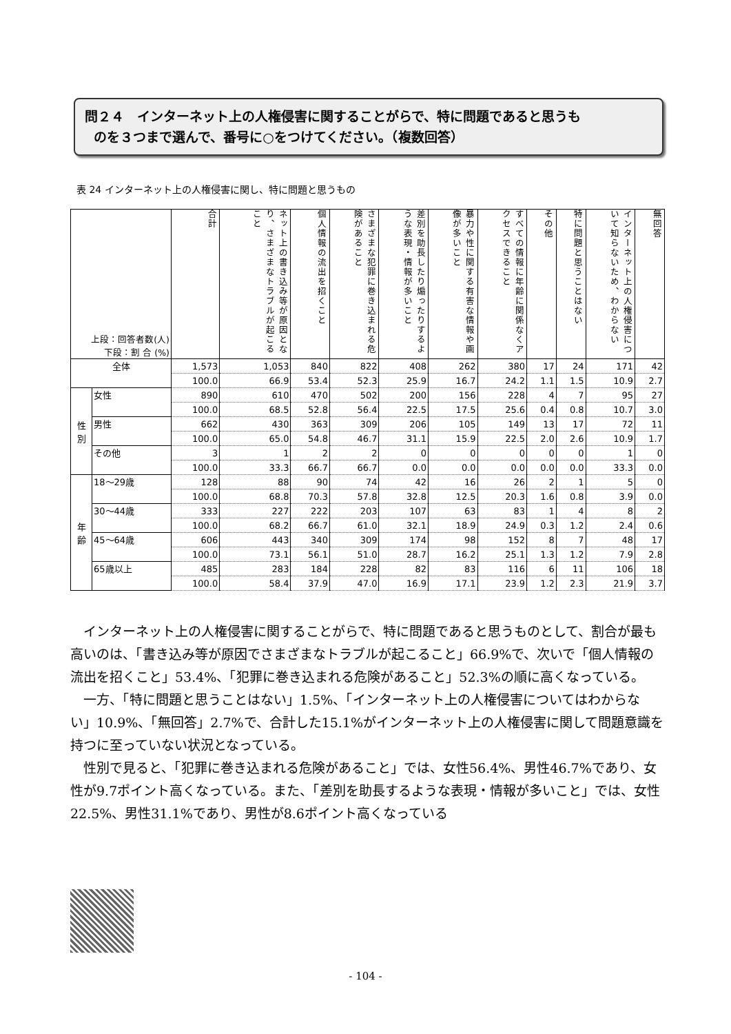問２４　インターネット上の人権侵害に関することがらで、特に問題であると思うも
のを３つまで選んで、番号に○をつけてください。（複数回答）
表 24 インターネット上の人権侵害に関し、特に問題と思うもの
| 上段：回答者数(人) 下段：割 合 (%) | | 合計 | ネット上の書き込み等が原因となり、さまざまなトラブルが起こること | 個人情報の流出を招くこと | さまざまな犯罪に巻き込まれる危険があること | 差別を助長したり煽ったりするような表現・情報が多いこと | 暴力や性に関する有害な情報や画像が多いこと | すべての情報に年齢に関係なくアクセスできること | その他 | 特に問題と思うことはない | インターネット上の人権侵害について知らないため、わからない | 無回答 |
| 全体 | | 1,573 | 1,053 | 840 | 822 | 408 | 262 | 380 | 17 | 24 | 171 | 42 |
| | | 100.0 | 66.9 | 53.4 | 52.3 | 25.9 | 16.7 | 24.2 | 1.1 | 1.5 | 10.9 | 2.7 |
| 性 別 | 女性 | 890 | 610 | 470 | 502 | 200 | 156 | 228 | 4 | 7 | 95 | 27 |
| | | 100.0 | 68.5 | 52.8 | 56.4 | 22.5 | 17.5 | 25.6 | 0.4 | 0.8 | 10.7 | 3.0 |
| | 男性 | 662 | 430 | 363 | 309 | 206 | 105 | 149 | 13 | 17 | 72 | 11 |
| | | 100.0 | 65.0 | 54.8 | 46.7 | 31.1 | 15.9 | 22.5 | 2.0 | 2.6 | 10.9 | 1.7 |
| | その他 | 3 | 1 | 2 | 2 | 0 | 0 | 0 | 0 | 0 | 1 | 0 |
| | | 100.0 | 33.3 | 66.7 | 66.7 | 0.0 | 0.0 | 0.0 | 0.0 | 0.0 | 33.3 | 0.0 |
| 年 齢 | 18～29歳 | 128 | 88 | 90 | 74 | 42 | 16 | 26 | 2 | 1 | 5 | 0 |
| | | 100.0 | 68.8 | 70.3 | 57.8 | 32.8 | 12.5 | 20.3 | 1.6 | 0.8 | 3.9 | 0.0 |
| | 30～44歳 | 333 | 227 | 222 | 203 | 107 | 63 | 83 | 1 | 4 | 8 | 2 |
| | | 100.0 | 68.2 | 66.7 | 61.0 | 32.1 | 18.9 | 24.9 | 0.3 | 1.2 | 2.4 | 0.6 |
| | 45～64歳 | 606 | 443 | 340 | 309 | 174 | 98 | 152 | 8 | 7 | 48 | 17 |
| | | 100.0 | 73.1 | 56.1 | 51.0 | 28.7 | 16.2 | 25.1 | 1.3 | 1.2 | 7.9 | 2.8 |
| | 65歳以上 | 485 | 283 | 184 | 228 | 82 | 83 | 116 | 6 | 11 | 106 | 18 |
| | | 100.0 | 58.4 | 37.9 | 47.0 | 16.9 | 17.1 | 23.9 | 1.2 | 2.3 | 21.9 | 3.7 |
インターネット上の人権侵害に関することがらで、特に問題であると思うものとして、割合が最も高いのは、「書き込み等が原因でさまざまなトラブルが起こること」66.9%で、次いで「個人情報の流出を招くこと」53.4%、「犯罪に巻き込まれる危険があること」52.3%の順に高くなっている。
一方、「特に問題と思うことはない」1.5%、「インターネット上の人権侵害についてはわからない」10.9%、「無回答」2.7%で、合計した15.1%がインターネット上の人権侵害に関して問題意識を持つに至っていない状況となっている。
性別で見ると、「犯罪に巻き込まれる危険があること」では、女性56.4%、男性46.7%であり、女性が9.7ポイント高くなっている。また、「差別を助長するような表現・情報が多いこと」では、女性22.5%、男性31.1%であり、男性が8.6ポイント高くなっている
- 104 -